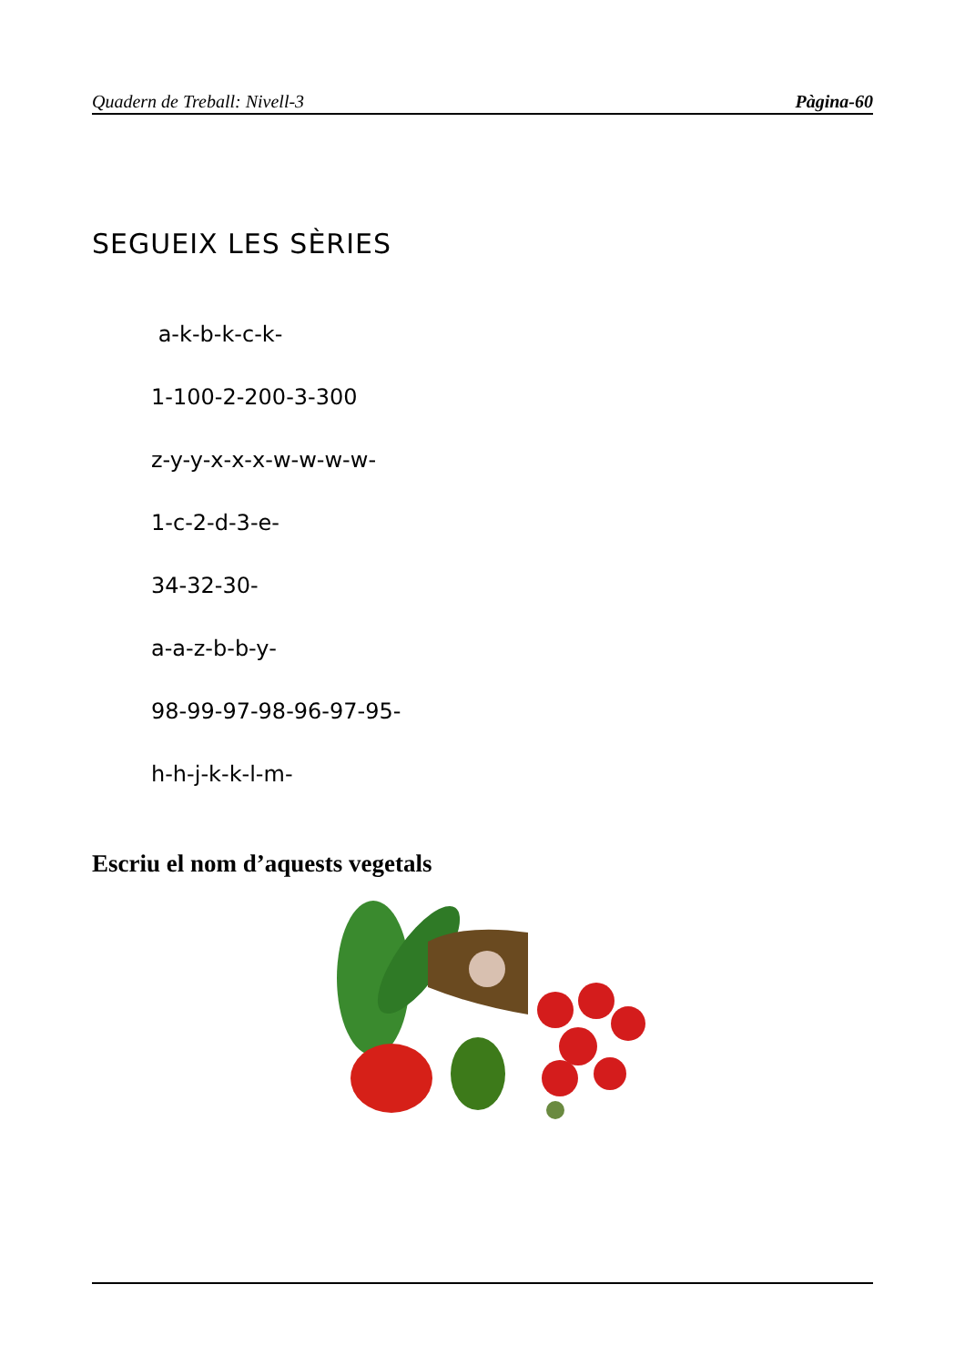Quadern de Treball: Nivell-3 Pàgina-60
SEGUEIX LES SÈRIES
a-k-b-k-c-k-
1-100-2-200-3-300
z-y-y-x-x-x-w-w-w-w-
1-c-2-d-3-e-
34-32-30-
a-a-z-b-b-y-
98-99-97-98-96-97-95-
h-h-j-k-k-l-m-
Escriu el nom d’aquests vegetals